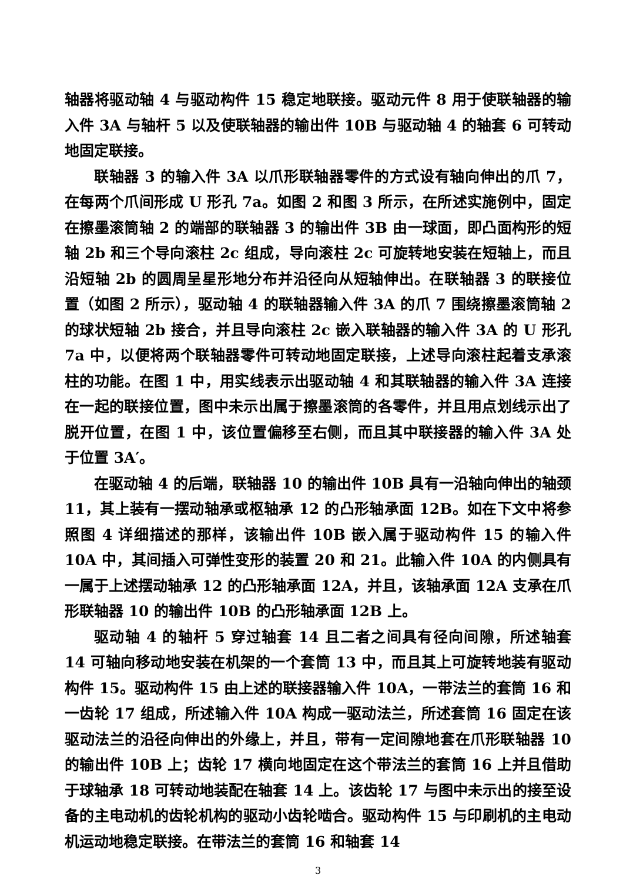轴器将驱动轴 4 与驱动构件 15 稳定地联接。驱动元件 8 用于使联轴器的输入件 3A 与轴杆 5 以及使联轴器的输出件 10B 与驱动轴 4 的轴套 6 可转动地固定联接。
联轴器 3 的输入件 3A 以爪形联轴器零件的方式设有轴向伸出的爪 7，在每两个爪间形成 U 形孔 7a。如图 2 和图 3 所示，在所述实施例中，固定在擦墨滚筒轴 2 的端部的联轴器 3 的输出件 3B 由一球面，即凸面构形的短轴 2b 和三个导向滚柱 2c 组成，导向滚柱 2c 可旋转地安装在短轴上，而且沿短轴 2b 的圆周呈星形地分布并沿径向从短轴伸出。在联轴器 3 的联接位置（如图 2 所示），驱动轴 4 的联轴器输入件 3A 的爪 7 围绕擦墨滚筒轴 2 的球状短轴 2b 接合，并且导向滚柱 2c 嵌入联轴器的输入件 3A 的 U 形孔 7a 中，以便将两个联轴器零件可转动地固定联接，上述导向滚柱起着支承滚柱的功能。在图 1 中，用实线表示出驱动轴 4 和其联轴器的输入件 3A 连接在一起的联接位置，图中未示出属于擦墨滚筒的各零件，并且用点划线示出了脱开位置，在图 1 中，该位置偏移至右侧，而且其中联接器的输入件 3A 处于位置 3A′。
在驱动轴 4 的后端，联轴器 10 的输出件 10B 具有一沿轴向伸出的轴颈 11，其上装有一摆动轴承或枢轴承 12 的凸形轴承面 12B。如在下文中将参照图 4 详细描述的那样，该输出件 10B 嵌入属于驱动构件 15 的输入件 10A 中，其间插入可弹性变形的装置 20 和 21。此输入件 10A 的内侧具有一属于上述摆动轴承 12 的凸形轴承面 12A，并且，该轴承面 12A 支承在爪形联轴器 10 的输出件 10B 的凸形轴承面 12B 上。
驱动轴 4 的轴杆 5 穿过轴套 14 且二者之间具有径向间隙，所述轴套 14 可轴向移动地安装在机架的一个套筒 13 中，而且其上可旋转地装有驱动构件 15。驱动构件 15 由上述的联接器输入件 10A，一带法兰的套筒 16 和一齿轮 17 组成，所述输入件 10A 构成一驱动法兰，所述套筒 16 固定在该驱动法兰的沿径向伸出的外缘上，并且，带有一定间隙地套在爪形联轴器 10 的输出件 10B 上；齿轮 17 横向地固定在这个带法兰的套筒 16 上并且借助于球轴承 18 可转动地装配在轴套 14 上。该齿轮 17 与图中未示出的接至设备的主电动机的齿轮机构的驱动小齿轮啮合。驱动构件 15 与印刷机的主电动机运动地稳定联接。在带法兰的套筒 16 和轴套 14
3